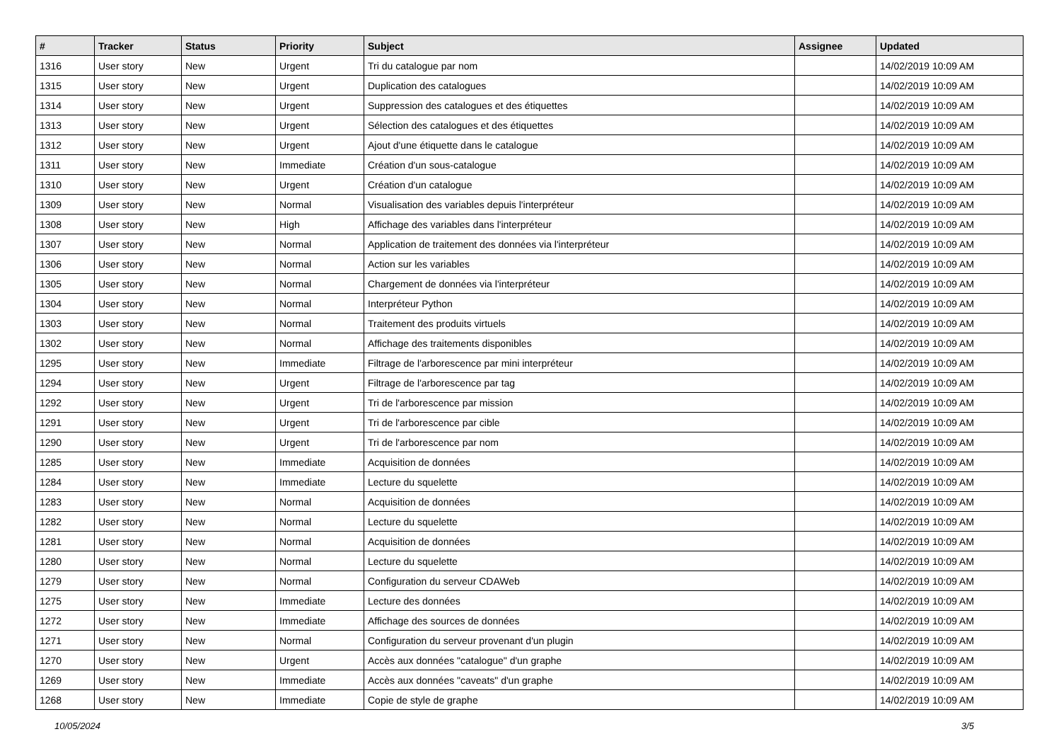| # | Tracker | Status | Priority | Subject | Assignee | Updated |
| --- | --- | --- | --- | --- | --- | --- |
| 1316 | User story | New | Urgent | Tri du catalogue par nom | | 14/02/2019 10:09 AM |
| 1315 | User story | New | Urgent | Duplication des catalogues | | 14/02/2019 10:09 AM |
| 1314 | User story | New | Urgent | Suppression des catalogues et des étiquettes | | 14/02/2019 10:09 AM |
| 1313 | User story | New | Urgent | Sélection des catalogues et des étiquettes | | 14/02/2019 10:09 AM |
| 1312 | User story | New | Urgent | Ajout d'une étiquette dans le catalogue | | 14/02/2019 10:09 AM |
| 1311 | User story | New | Immediate | Création d'un sous-catalogue | | 14/02/2019 10:09 AM |
| 1310 | User story | New | Urgent | Création d'un catalogue | | 14/02/2019 10:09 AM |
| 1309 | User story | New | Normal | Visualisation des variables depuis l'interpréteur | | 14/02/2019 10:09 AM |
| 1308 | User story | New | High | Affichage des variables dans l'interpréteur | | 14/02/2019 10:09 AM |
| 1307 | User story | New | Normal | Application de traitement des données via l'interpréteur | | 14/02/2019 10:09 AM |
| 1306 | User story | New | Normal | Action sur les variables | | 14/02/2019 10:09 AM |
| 1305 | User story | New | Normal | Chargement de données via l'interpréteur | | 14/02/2019 10:09 AM |
| 1304 | User story | New | Normal | Interpréteur Python | | 14/02/2019 10:09 AM |
| 1303 | User story | New | Normal | Traitement des produits virtuels | | 14/02/2019 10:09 AM |
| 1302 | User story | New | Normal | Affichage des traitements disponibles | | 14/02/2019 10:09 AM |
| 1295 | User story | New | Immediate | Filtrage de l'arborescence par mini interpréteur | | 14/02/2019 10:09 AM |
| 1294 | User story | New | Urgent | Filtrage de l'arborescence par tag | | 14/02/2019 10:09 AM |
| 1292 | User story | New | Urgent | Tri de l'arborescence par mission | | 14/02/2019 10:09 AM |
| 1291 | User story | New | Urgent | Tri de l'arborescence par cible | | 14/02/2019 10:09 AM |
| 1290 | User story | New | Urgent | Tri de l'arborescence par nom | | 14/02/2019 10:09 AM |
| 1285 | User story | New | Immediate | Acquisition de données | | 14/02/2019 10:09 AM |
| 1284 | User story | New | Immediate | Lecture du squelette | | 14/02/2019 10:09 AM |
| 1283 | User story | New | Normal | Acquisition de données | | 14/02/2019 10:09 AM |
| 1282 | User story | New | Normal | Lecture du squelette | | 14/02/2019 10:09 AM |
| 1281 | User story | New | Normal | Acquisition de données | | 14/02/2019 10:09 AM |
| 1280 | User story | New | Normal | Lecture du squelette | | 14/02/2019 10:09 AM |
| 1279 | User story | New | Normal | Configuration du serveur CDAWeb | | 14/02/2019 10:09 AM |
| 1275 | User story | New | Immediate | Lecture des données | | 14/02/2019 10:09 AM |
| 1272 | User story | New | Immediate | Affichage des sources de données | | 14/02/2019 10:09 AM |
| 1271 | User story | New | Normal | Configuration du serveur provenant d'un plugin | | 14/02/2019 10:09 AM |
| 1270 | User story | New | Urgent | Accès aux données "catalogue" d'un graphe | | 14/02/2019 10:09 AM |
| 1269 | User story | New | Immediate | Accès aux données "caveats" d'un graphe | | 14/02/2019 10:09 AM |
| 1268 | User story | New | Immediate | Copie de style de graphe | | 14/02/2019 10:09 AM |
10/05/2024 3/5